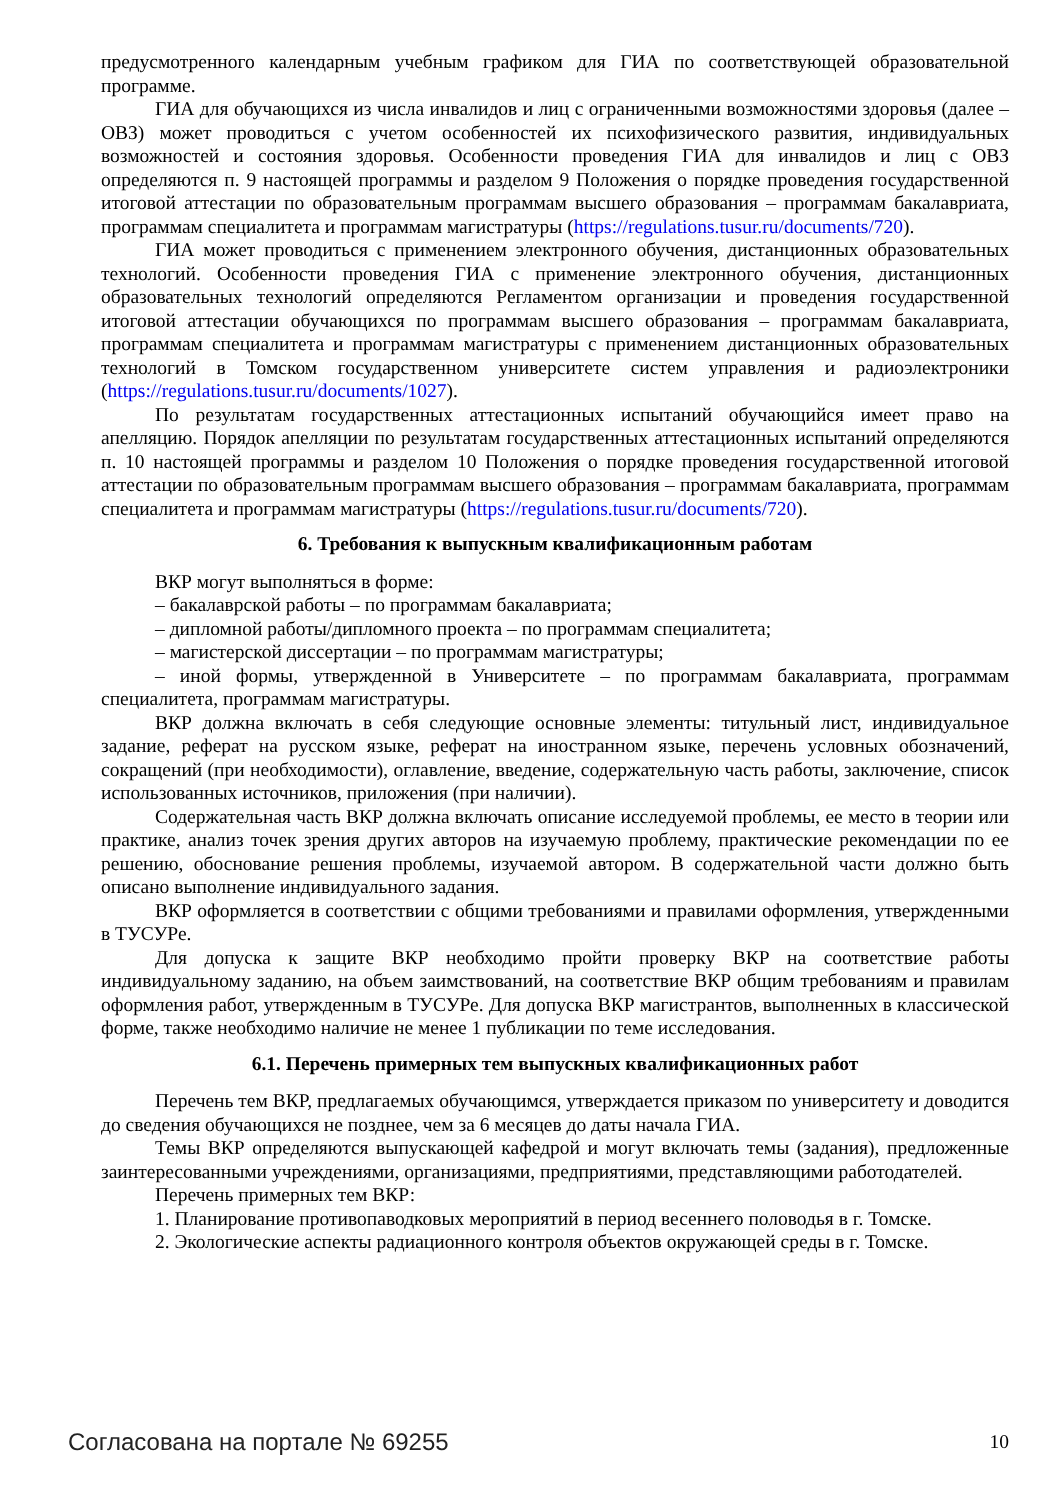предусмотренного календарным учебным графиком для ГИА по соответствующей образовательной программе.
ГИА для обучающихся из числа инвалидов и лиц с ограниченными возможностями здоровья (далее – ОВЗ) может проводиться с учетом особенностей их психофизического развития, индивидуальных возможностей и состояния здоровья. Особенности проведения ГИА для инвалидов и лиц с ОВЗ определяются п. 9 настоящей программы и разделом 9 Положения о порядке проведения государственной итоговой аттестации по образовательным программам высшего образования – программам бакалавриата, программам специалитета и программам магистратуры (https://regulations.tusur.ru/documents/720).
ГИА может проводиться с применением электронного обучения, дистанционных образовательных технологий. Особенности проведения ГИА с применение электронного обучения, дистанционных образовательных технологий определяются Регламентом организации и проведения государственной итоговой аттестации обучающихся по программам высшего образования – программам бакалавриата, программам специалитета и программам магистратуры с применением дистанционных образовательных технологий в Томском государственном университете систем управления и радиоэлектроники (https://regulations.tusur.ru/documents/1027).
По результатам государственных аттестационных испытаний обучающийся имеет право на апелляцию. Порядок апелляции по результатам государственных аттестационных испытаний определяются п. 10 настоящей программы и разделом 10 Положения о порядке проведения государственной итоговой аттестации по образовательным программам высшего образования – программам бакалавриата, программам специалитета и программам магистратуры (https://regulations.tusur.ru/documents/720).
6. Требования к выпускным квалификационным работам
ВКР могут выполняться в форме:
– бакалаврской работы – по программам бакалавриата;
– дипломной работы/дипломного проекта – по программам специалитета;
– магистерской диссертации – по программам магистратуры;
– иной формы, утвержденной в Университете – по программам бакалавриата, программам специалитета, программам магистратуры.
ВКР должна включать в себя следующие основные элементы: титульный лист, индивидуальное задание, реферат на русском языке, реферат на иностранном языке, перечень условных обозначений, сокращений (при необходимости), оглавление, введение, содержательную часть работы, заключение, список использованных источников, приложения (при наличии).
Содержательная часть ВКР должна включать описание исследуемой проблемы, ее место в теории или практике, анализ точек зрения других авторов на изучаемую проблему, практические рекомендации по ее решению, обоснование решения проблемы, изучаемой автором. В содержательной части должно быть описано выполнение индивидуального задания.
ВКР оформляется в соответствии с общими требованиями и правилами оформления, утвержденными в ТУСУРе.
Для допуска к защите ВКР необходимо пройти проверку ВКР на соответствие работы индивидуальному заданию, на объем заимствований, на соответствие ВКР общим требованиям и правилам оформления работ, утвержденным в ТУСУРе. Для допуска ВКР магистрантов, выполненных в классической форме, также необходимо наличие не менее 1 публикации по теме исследования.
6.1. Перечень примерных тем выпускных квалификационных работ
Перечень тем ВКР, предлагаемых обучающимся, утверждается приказом по университету и доводится до сведения обучающихся не позднее, чем за 6 месяцев до даты начала ГИА.
Темы ВКР определяются выпускающей кафедрой и могут включать темы (задания), предложенные заинтересованными учреждениями, организациями, предприятиями, представляющими работодателей.
Перечень примерных тем ВКР:
1. Планирование противопаводковых мероприятий в период весеннего половодья в г. Томске.
2. Экологические аспекты радиационного контроля объектов окружающей среды в г. Томске.
Согласована на портале № 69255 10